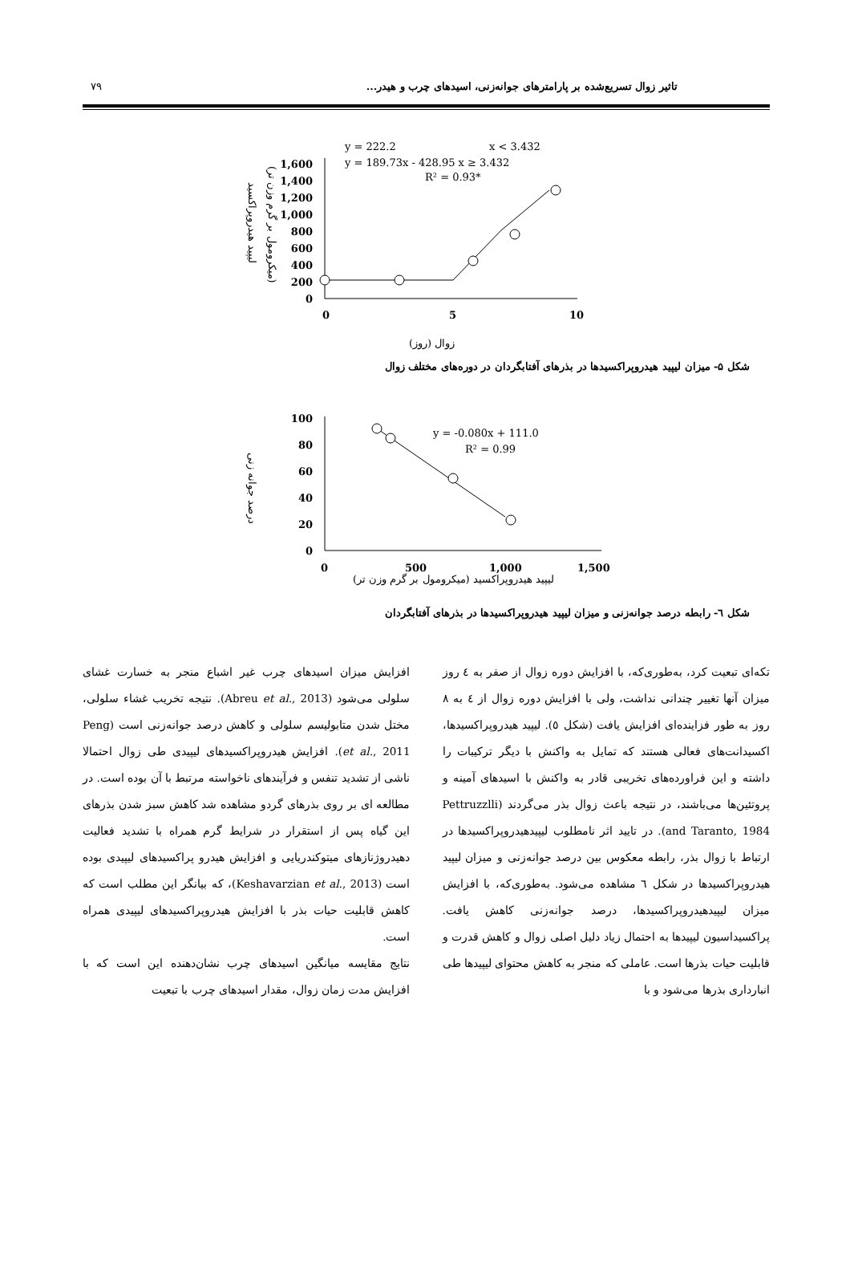تاثیر زوال تسریع‌شده بر پارامترهای جوانه‌زنی، اسیدهای چرب و هیدر... ۷۹
لیپید هیدروپراکسید
(میکرومول بر گرم وزن تر)
1,600
1,400
1,200
1,000
800
600
400
200
0
0
5
10
y = 222.2
x < 3.432
y = 189.73x - 428.95 x ≥ 3.432
R² = 0.93*
زوال (روز)
شکل ۵- میزان لیپید هیدروپراکسیدها در بذرهای آفتابگردان در دوره‌های مختلف زوال
درصد جوانه زنی
100
80
60
40
20
0
0
500
1,000
1,500
y = -0.080x + 111.0
R² = 0.99
لیپید هیدروپراکسید (میکرومول بر گرم وزن تر)
شکل ٦- رابطه درصد جوانه‌زنی و میزان لیپید هیدروپراکسیدها در بذرهای آفتابگردان
تکه‌ای تبعیت کرد، به‌طوری‌که، با افزایش دوره زوال از صفر به ٤ روز میزان آنها تغییر چندانی نداشت، ولی با افزایش دوره زوال از ٤ به ٨ روز به طور فزاینده‌ای افزایش یافت (شکل ٥). لیپید هیدروپراکسیدها، اکسیدانت‌های فعالی هستند که تمایل به واکنش با دیگر ترکیبات را داشته و این فراورده‌های تخریبی قادر به واکنش با اسیدهای آمینه و پروتئین‌ها می‌باشند، در نتیجه باعث زوال بذر می‌گردند (Pettruzzlli and Taranto, 1984). در تایید اثر نامطلوب لیپیدهیدروپراکسیدها در ارتباط با زوال بذر، رابطه معکوس بین درصد جوانه‌زنی و میزان لیپید هیدروپراکسیدها در شکل ٦ مشاهده می‌شود. به‌طوری‌که، با افزایش میزان لیپیدهیدروپراکسیدها، درصد جوانه‌زنی کاهش یافت. پراکسیداسیون لیپیدها به احتمال زیاد دلیل اصلی زوال و کاهش قدرت و قابلیت حیات بذرها است. عاملی که منجر به کاهش محتوای لیپیدها طی انبارداری بذرها می‌شود و با
افزایش میزان اسیدهای چرب غیر اشباع منجر به خسارت غشای سلولی می‌شود (Abreu et al., 2013). نتیجه تخریب غشاء سلولی، مختل شدن متابولیسم سلولی و کاهش درصد جوانه‌زنی است (Peng et al., 2011). افزایش هیدروپراکسیدهای لیپیدی طی زوال احتمالا ناشی از تشدید تنفس و فرآیندهای ناخواسته مرتبط با آن بوده است. در مطالعه ای بر روی بذرهای گردو مشاهده شد کاهش سبز شدن بذرهای این گیاه پس از استقرار در شرایط گرم همراه با تشدید فعالیت دهیدروژنازهای میتوکندریایی و افزایش هیدرو پراکسیدهای لیپیدی بوده است (Keshavarzian et al., 2013)، که بیانگر این مطلب است که کاهش قابلیت حیات بذر با افزایش هیدروپراکسیدهای لیپیدی همراه است.
نتایج مقایسه میانگین اسیدهای چرب نشان‌دهنده این است که با افزایش مدت زمان زوال، مقدار اسیدهای چرب با تبعیت